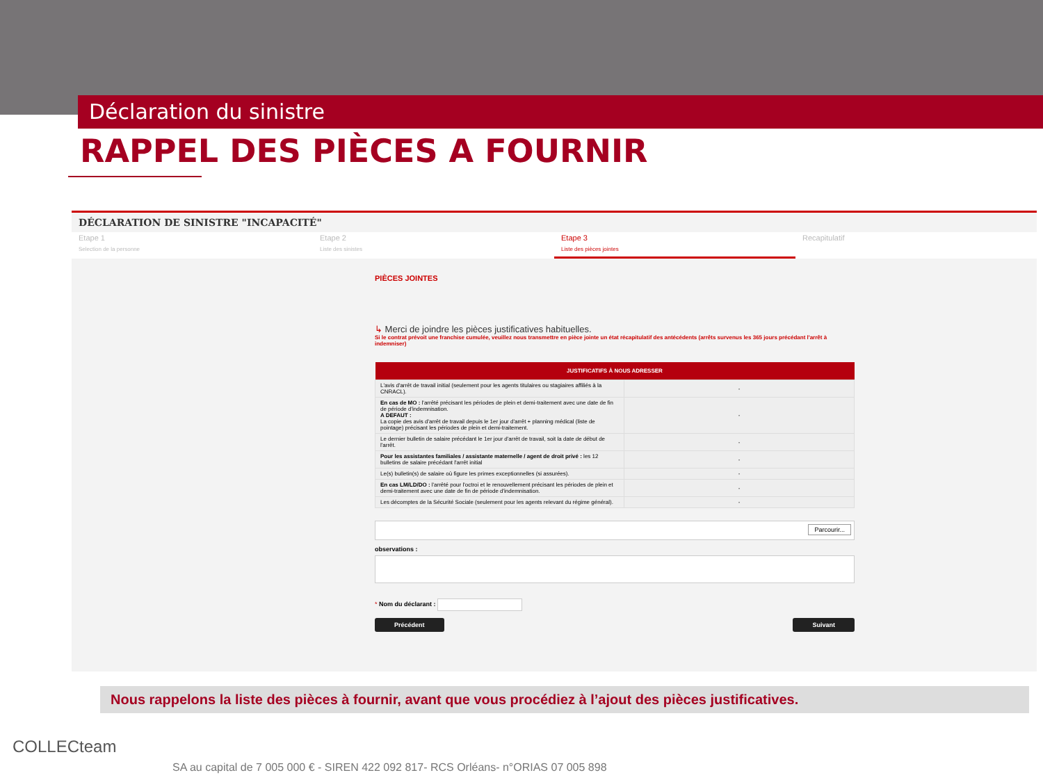Déclaration du sinistre
RAPPEL DES PIÈCES A FOURNIR
DÉCLARATION DE SINISTRE "INCAPACITÉ"
Etape 1
Selection de la personne
Etape 2
Liste des sinistes
Etape 3
Liste des pièces jointes
Recapitulatif
PIÈCES JOINTES
↳ Merci de joindre les pièces justificatives habituelles.
Si le contrat prévoit une franchise cumulée, veuillez nous transmettre en pièce jointe un état récapitulatif des antécédents (arrêts survenus les 365 jours précédant l'arrêt à indemniser)
| JUSTIFICATIFS À NOUS ADRESSER | |
| --- | --- |
| L'avis d'arrêt de travail initial (seulement pour les agents titulaires ou stagiaires affiliés à la CNRACL). | - |
| En cas de MO : l'arrêté précisant les périodes de plein et demi-traitement avec une date de fin de période d'indemnisation. A DEFAUT : La copie des avis d'arrêt de travail depuis le 1er jour d'arrêt + planning médical (liste de pointage) précisant les périodes de plein et demi-traitement. | - |
| Le dernier bulletin de salaire précédant le 1er jour d'arrêt de travail, soit la date de début de l'arrêt. | - |
| Pour les assistantes familiales / assistante maternelle / agent de droit privé : les 12 bulletins de salaire précédant l'arrêt initial | - |
| Le(s) bulletin(s) de salaire où figure les primes exceptionnelles (si assurées). | - |
| En cas LM/LD/DO : l'arrêté pour l'octroi et le renouvellement précisant les périodes de plein et demi-traitement avec une date de fin de période d'indemnisation. | - |
| Les décomptes de la Sécurité Sociale (seulement pour les agents relevant du régime général). | - |
Parcourir...
observations :
* Nom du déclarant :
Précédent Suivant
Nous rappelons la liste des pièces à fournir, avant que vous procédiez à l’ajout des pièces justificatives.
COLLECteam
SA au capital de 7 005 000 € - SIREN 422 092 817- RCS Orléans- n°ORIAS 07 005 898